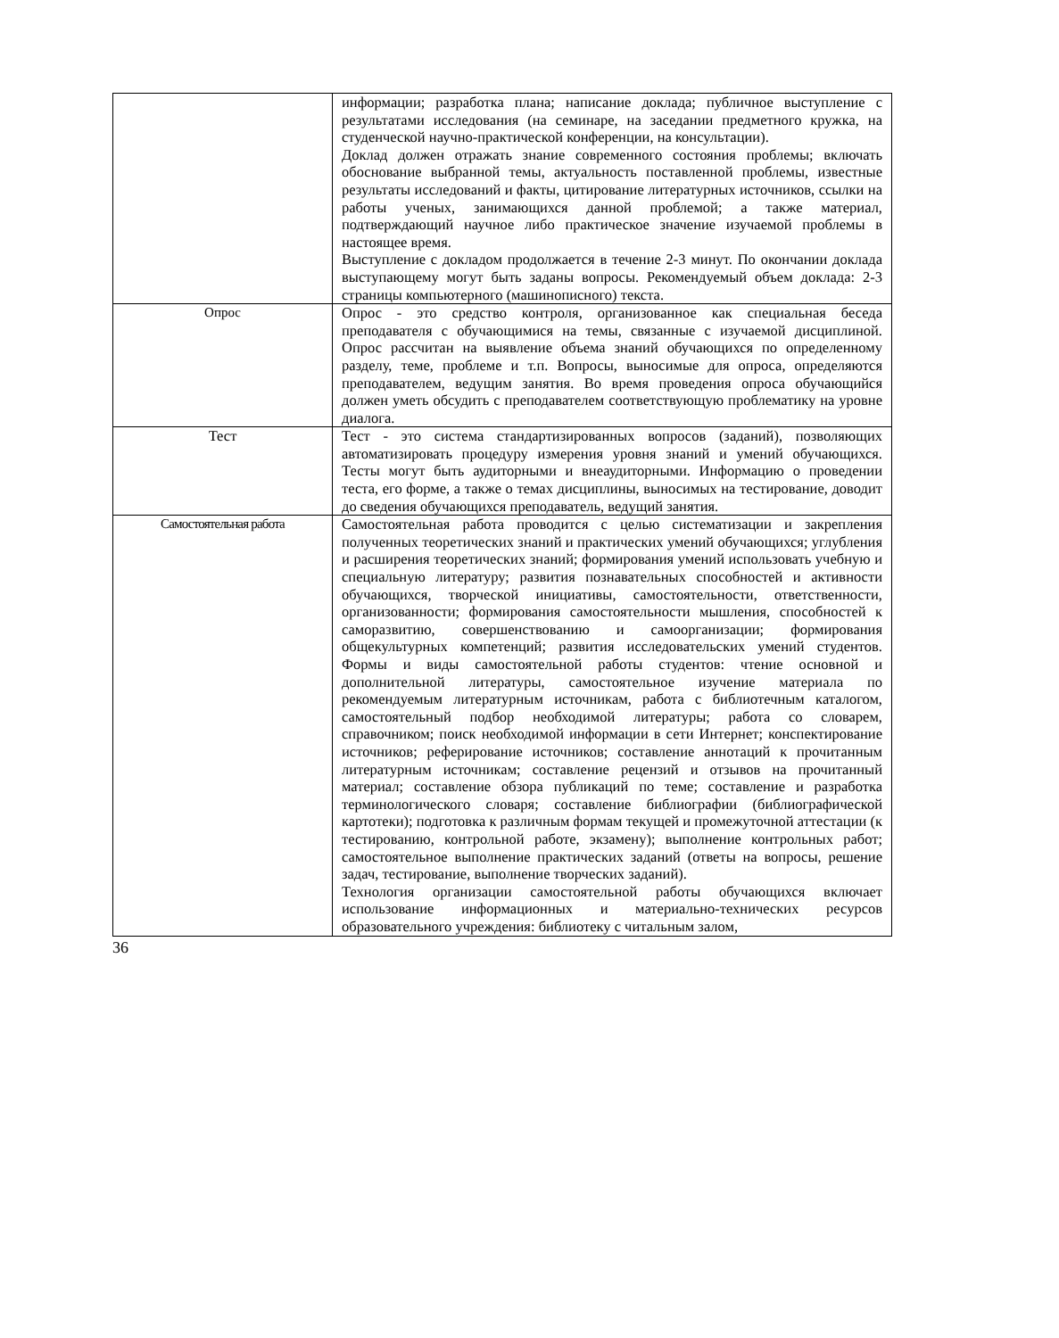| | информации; разработка плана; написание доклада; публичное выступление с результатами исследования (на семинаре, на заседании предметного кружка, на студенческой научно-практической конференции, на консультации). Доклад должен отражать знание современного состояния проблемы; включать обоснование выбранной темы, актуальность поставленной проблемы, известные результаты исследований и факты, цитирование литературных источников, ссылки на работы ученых, занимающихся данной проблемой; а также материал, подтверждающий научное либо практическое значение изучаемой проблемы в настоящее время. Выступление с докладом продолжается в течение 2-3 минут. По окончании доклада выступающему могут быть заданы вопросы. Рекомендуемый объем доклада: 2-3 страницы компьютерного (машинописного) текста. |
| Опрос | Опрос - это средство контроля, организованное как специальная беседа преподавателя с обучающимися на темы, связанные с изучаемой дисциплиной. Опрос рассчитан на выявление объема знаний обучающихся по определенному разделу, теме, проблеме и т.п. Вопросы, выносимые для опроса, определяются преподавателем, ведущим занятия. Во время проведения опроса обучающийся должен уметь обсудить с преподавателем соответствующую проблематику на уровне диалога. |
| Тест | Тест - это система стандартизированных вопросов (заданий), позволяющих автоматизировать процедуру измерения уровня знаний и умений обучающихся. Тесты могут быть аудиторными и внеаудиторными. Информацию о проведении теста, его форме, а также о темах дисциплины, выносимых на тестирование, доводит до сведения обучающихся преподаватель, ведущий занятия. |
| Самостоятельная работа | Самостоятельная работа проводится с целью систематизации и закрепления полученных теоретических знаний и практических умений обучающихся; углубления и расширения теоретических знаний; формирования умений использовать учебную и специальную литературу; развития познавательных способностей и активности обучающихся, творческой инициативы, самостоятельности, ответственности, организованности; формирования самостоятельности мышления, способностей к саморазвитию, совершенствованию и самоорганизации; формирования общекультурных компетенций; развития исследовательских умений студентов. Формы и виды самостоятельной работы студентов: чтение основной и дополнительной литературы, самостоятельное изучение материала по рекомендуемым литературным источникам, работа с библиотечным каталогом, самостоятельный подбор необходимой литературы; работа со словарем, справочником; поиск необходимой информации в сети Интернет; конспектирование источников; реферирование источников; составление аннотаций к прочитанным литературным источникам; составление рецензий и отзывов на прочитанный материал; составление обзора публикаций по теме; составление и разработка терминологического словаря; составление библиографии (библиографической картотеки); подготовка к различным формам текущей и промежуточной аттестации (к тестированию, контрольной работе, экзамену); выполнение контрольных работ; самостоятельное выполнение практических заданий (ответы на вопросы, решение задач, тестирование, выполнение творческих заданий). Технология организации самостоятельной работы обучающихся включает использование информационных и материально-технических ресурсов образовательного учреждения: библиотеку с читальным залом, |
36